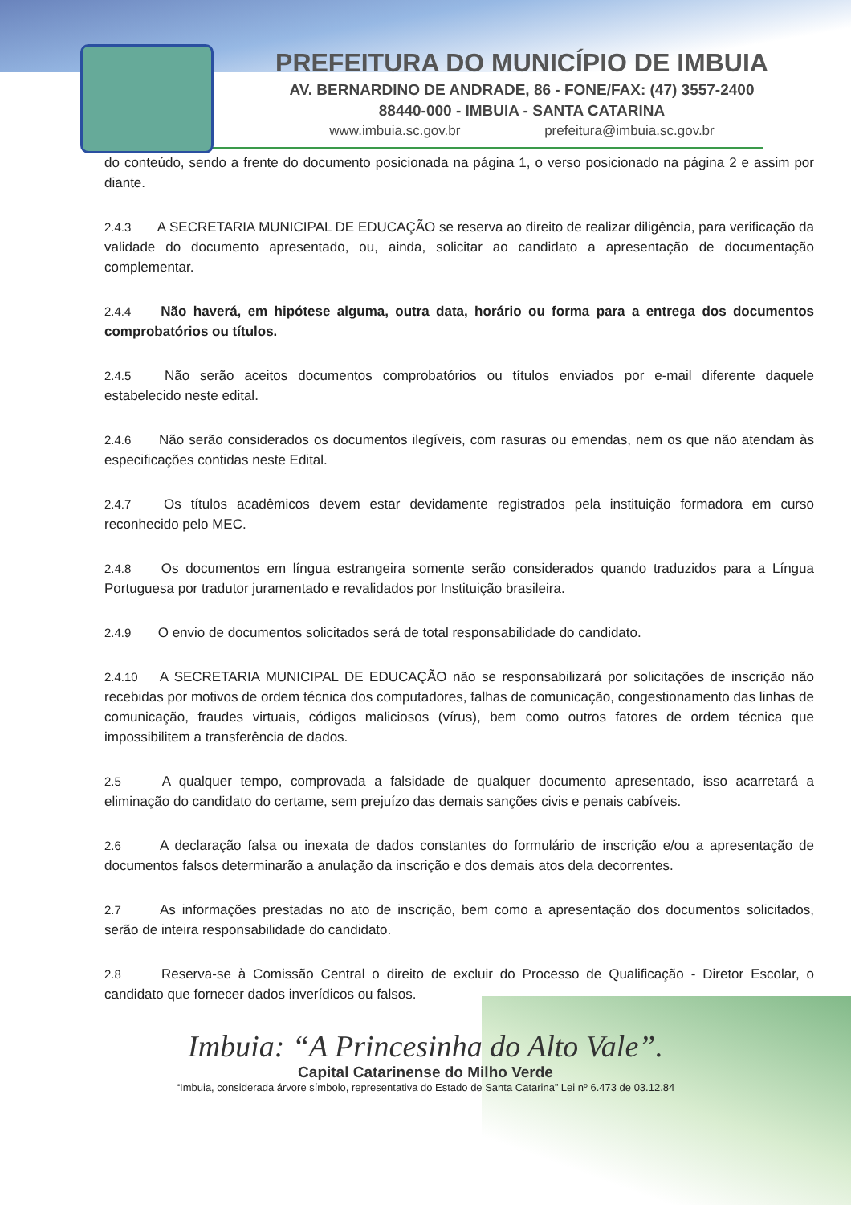PREFEITURA DO MUNICÍPIO DE IMBUIA
AV. BERNARDINO DE ANDRADE, 86 - FONE/FAX: (47) 3557-2400
88440-000 - IMBUIA - SANTA CATARINA
www.imbuia.sc.gov.br prefeitura@imbuia.sc.gov.br
do conteúdo, sendo a frente do documento posicionada na página 1, o verso posicionado na página 2 e assim por diante.
2.4.3 A SECRETARIA MUNICIPAL DE EDUCAÇÃO se reserva ao direito de realizar diligência, para verificação da validade do documento apresentado, ou, ainda, solicitar ao candidato a apresentação de documentação complementar.
2.4.4 Não haverá, em hipótese alguma, outra data, horário ou forma para a entrega dos documentos comprobatórios ou títulos.
2.4.5 Não serão aceitos documentos comprobatórios ou títulos enviados por e-mail diferente daquele estabelecido neste edital.
2.4.6 Não serão considerados os documentos ilegíveis, com rasuras ou emendas, nem os que não atendam às especificações contidas neste Edital.
2.4.7 Os títulos acadêmicos devem estar devidamente registrados pela instituição formadora em curso reconhecido pelo MEC.
2.4.8 Os documentos em língua estrangeira somente serão considerados quando traduzidos para a Língua Portuguesa por tradutor juramentado e revalidados por Instituição brasileira.
2.4.9 O envio de documentos solicitados será de total responsabilidade do candidato.
2.4.10 A SECRETARIA MUNICIPAL DE EDUCAÇÃO não se responsabilizará por solicitações de inscrição não recebidas por motivos de ordem técnica dos computadores, falhas de comunicação, congestionamento das linhas de comunicação, fraudes virtuais, códigos maliciosos (vírus), bem como outros fatores de ordem técnica que impossibilitem a transferência de dados.
2.5 A qualquer tempo, comprovada a falsidade de qualquer documento apresentado, isso acarretará a eliminação do candidato do certame, sem prejuízo das demais sanções civis e penais cabíveis.
2.6 A declaração falsa ou inexata de dados constantes do formulário de inscrição e/ou a apresentação de documentos falsos determinarão a anulação da inscrição e dos demais atos dela decorrentes.
2.7 As informações prestadas no ato de inscrição, bem como a apresentação dos documentos solicitados, serão de inteira responsabilidade do candidato.
2.8 Reserva-se à Comissão Central o direito de excluir do Processo de Qualificação - Diretor Escolar, o candidato que fornecer dados inverídicos ou falsos.
Imbuia: “A Princesinha do Alto Vale”.
Capital Catarinense do Milho Verde
“Imbuia, considerada árvore símbolo, representativa do Estado de Santa Catarina” Lei nº 6.473 de 03.12.84